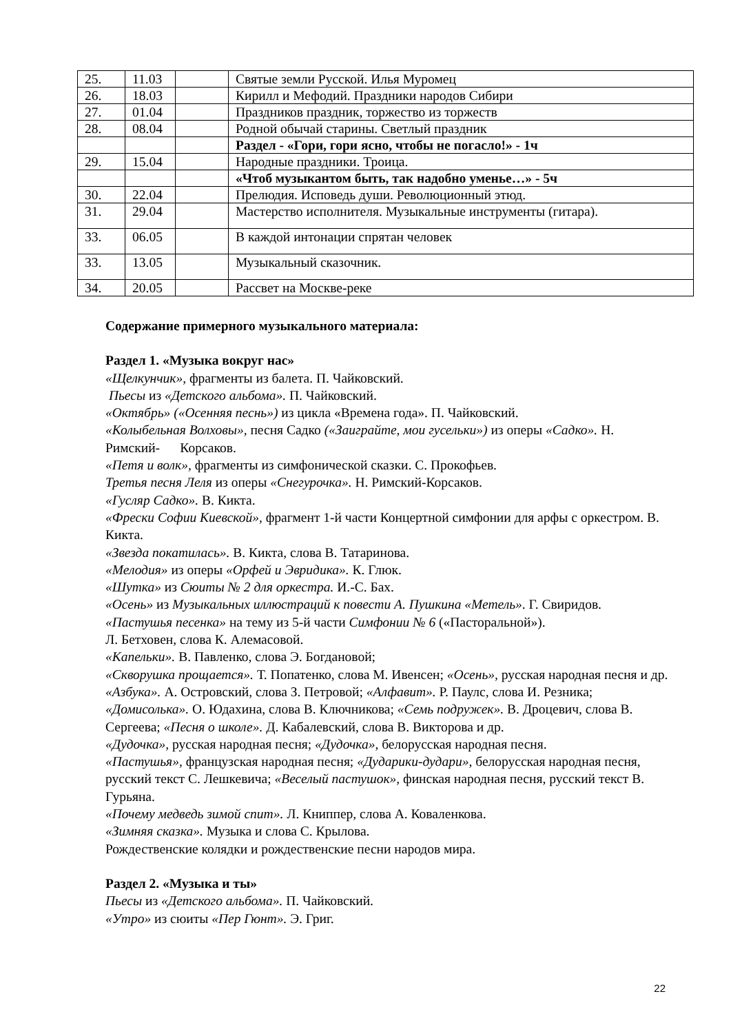| 25. | 11.03 | | Святые земли Русской. Илья Муромец |
| 26. | 18.03 | | Кирилл и Мефодий. Праздники народов Сибири |
| 27. | 01.04 | | Праздников праздник, торжество из торжеств |
| 28. | 08.04 | | Родной обычай старины. Светлый праздник |
| | | | Раздел - «Гори, гори ясно, чтобы не погасло!» - 1ч |
| 29. | 15.04 | | Народные праздники. Троица. |
| | | | «Чтоб музыкантом быть, так надобно уменье…» - 5ч |
| 30. | 22.04 | | Прелюдия. Исповедь души. Революционный этюд. |
| 31. | 29.04 | | Мастерство исполнителя. Музыкальные инструменты (гитара). |
| 33. | 06.05 | | В каждой интонации спрятан человек |
| 33. | 13.05 | | Музыкальный сказочник. |
| 34. | 20.05 | | Рассвет на Москве-реке |
Содержание примерного музыкального материала:
Раздел 1. «Музыка вокруг нас»
«Щелкунчик», фрагменты из балета. П. Чайковский.
Пьесы из «Детского альбома». П. Чайковский.
«Октябрь» («Осенняя песнь») из цикла «Времена года». П. Чайковский.
«Колыбельная Волховы», песня Садко («Заиграйте, мои гусельки») из оперы «Садко». Н. Римский- Корсаков.
«Петя и волк», фрагменты из симфонической сказки. С. Прокофьев.
Третья песня Леля из оперы «Снегурочка». Н. Римский-Корсаков.
«Гусляр Садко». В. Кикта.
«Фрески Софии Киевской», фрагмент 1-й части Концертной симфонии для арфы с оркестром. В. Кикта.
«Звезда покатилась». В. Кикта, слова В. Татаринова.
«Мелодия» из оперы «Орфей и Эвридика». К. Глюк.
«Шутка» из Сюиты № 2 для оркестра. И.-С. Бах.
«Осень» из Музыкальных иллюстраций к повести А. Пушкина «Метель». Г. Свиридов.
«Пастушья песенка» на тему из 5-й части Симфонии № 6 («Пасторальной»).
Л. Бетховен, слова К. Алемасовой.
«Капельки». В. Павленко, слова Э. Богдановой;
«Скворушка прощается». Т. Попатенко, слова М. Ивенсен; «Осень», русская народная песня и др.
«Азбука». А. Островский, слова З. Петровой; «Алфавит». Р. Паулс, слова И. Резника; «Домисолька». О. Юдахина, слова В. Ключникова; «Семь подружек». В. Дроцевич, слова В. Сергеева; «Песня о школе». Д. Кабалевский, слова В. Викторова и др.
«Дудочка», русская народная песня; «Дудочка», белорусская народная песня.
«Пастушья», французская народная песня; «Дударики-дудари», белорусская народная песня, русский текст С. Лешкевича; «Веселый пастушок», финская народная песня, русский текст В. Гурьяна.
«Почему медведь зимой спит». Л. Книппер, слова А. Коваленкова.
«Зимняя сказка». Музыка и слова С. Крылова.
Рождественские колядки и рождественские песни народов мира.
Раздел 2. «Музыка и ты»
Пьесы из «Детского альбома». П. Чайковский.
«Утро» из сюиты «Пер Гюнт». Э. Григ.
22